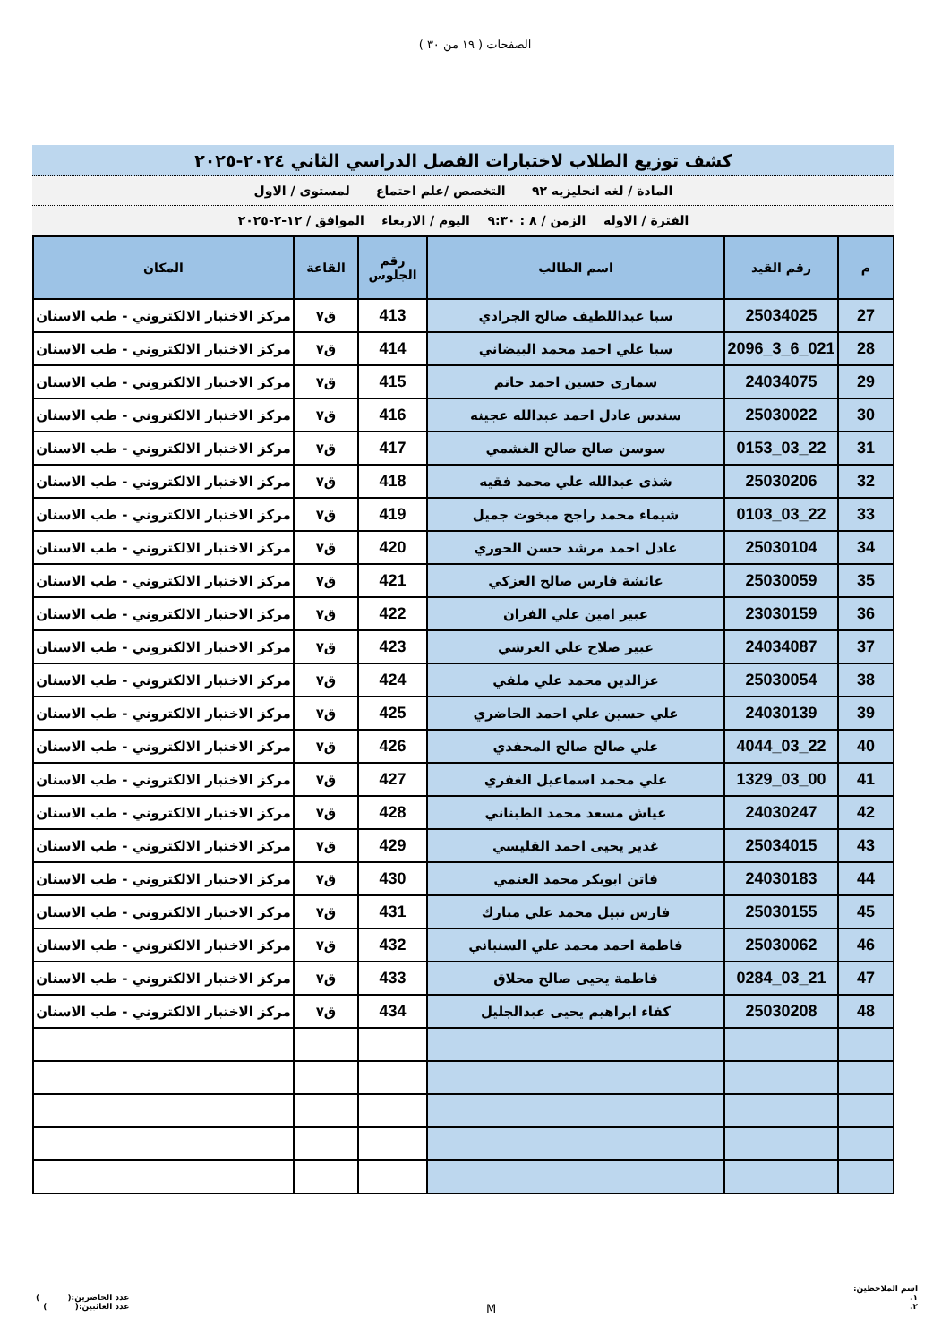الصفحات ( ١٩ من ٣٠ )
كشف توزيع الطلاب لاختبارات الفصل الدراسي الثاني ٢٠٢٤-٢٠٢٥
المادة / لغه انجليزيه ٩٢ التخصص /علم اجتماع لمستوى / الاول
الفترة / الاوله الزمن / ٨ : ٩:٣٠ اليوم / الاربعاء الموافق / ١٢-٢-٢٠٢٥
| م | رقم القيد | اسم الطالب | رقم الجلوس | القاعة | المكان |
| --- | --- | --- | --- | --- | --- |
| 27 | 25034025 | سبا عبداللطيف صالح الجرادي | 413 | ق٧ | مركز الاختبار الالكتروني - طب الاسنان |
| 28 | 021_6_3_2096 | سبا علي احمد محمد البيضاني | 414 | ق٧ | مركز الاختبار الالكتروني - طب الاسنان |
| 29 | 24034075 | سمارى حسين احمد حاتم | 415 | ق٧ | مركز الاختبار الالكتروني - طب الاسنان |
| 30 | 25030022 | سندس عادل احمد عبدالله عجينه | 416 | ق٧ | مركز الاختبار الالكتروني - طب الاسنان |
| 31 | 22_03_0153 | سوسن صالح صالح الغشمي | 417 | ق٧ | مركز الاختبار الالكتروني - طب الاسنان |
| 32 | 25030206 | شذى عبدالله علي محمد فقيه | 418 | ق٧ | مركز الاختبار الالكتروني - طب الاسنان |
| 33 | 22_03_0103 | شيماء محمد راجح مبخوت جميل | 419 | ق٧ | مركز الاختبار الالكتروني - طب الاسنان |
| 34 | 25030104 | عادل احمد مرشد حسن الحوري | 420 | ق٧ | مركز الاختبار الالكتروني - طب الاسنان |
| 35 | 25030059 | عائشة فارس صالح العزكي | 421 | ق٧ | مركز الاختبار الالكتروني - طب الاسنان |
| 36 | 23030159 | عبير امين علي الفران | 422 | ق٧ | مركز الاختبار الالكتروني - طب الاسنان |
| 37 | 24034087 | عبير صلاح علي العرشي | 423 | ق٧ | مركز الاختبار الالكتروني - طب الاسنان |
| 38 | 25030054 | عزالدين محمد علي ملفي | 424 | ق٧ | مركز الاختبار الالكتروني - طب الاسنان |
| 39 | 24030139 | علي حسين علي احمد الحاضري | 425 | ق٧ | مركز الاختبار الالكتروني - طب الاسنان |
| 40 | 22_03_4044 | علي صالح صالح المحفدي | 426 | ق٧ | مركز الاختبار الالكتروني - طب الاسنان |
| 41 | 00_03_1329 | علي محمد اسماعيل الغفري | 427 | ق٧ | مركز الاختبار الالكتروني - طب الاسنان |
| 42 | 24030247 | عياش مسعد محمد الطبناني | 428 | ق٧ | مركز الاختبار الالكتروني - طب الاسنان |
| 43 | 25034015 | غدير يحيى احمد القليسي | 429 | ق٧ | مركز الاختبار الالكتروني - طب الاسنان |
| 44 | 24030183 | فاتن ابوبكر محمد العتمي | 430 | ق٧ | مركز الاختبار الالكتروني - طب الاسنان |
| 45 | 25030155 | فارس نبيل محمد علي مبارك | 431 | ق٧ | مركز الاختبار الالكتروني - طب الاسنان |
| 46 | 25030062 | فاطمة احمد محمد علي السنباني | 432 | ق٧ | مركز الاختبار الالكتروني - طب الاسنان |
| 47 | 21_03_0284 | فاطمة يحيى صالح محلاق | 433 | ق٧ | مركز الاختبار الالكتروني - طب الاسنان |
| 48 | 25030208 | كفاء ابراهيم يحيى عبدالجليل | 434 | ق٧ | مركز الاختبار الالكتروني - طب الاسنان |
اسم الملاحظين:
١.
٢.
M
عدد الحاضرين:( )
عدد الغائبين:( )